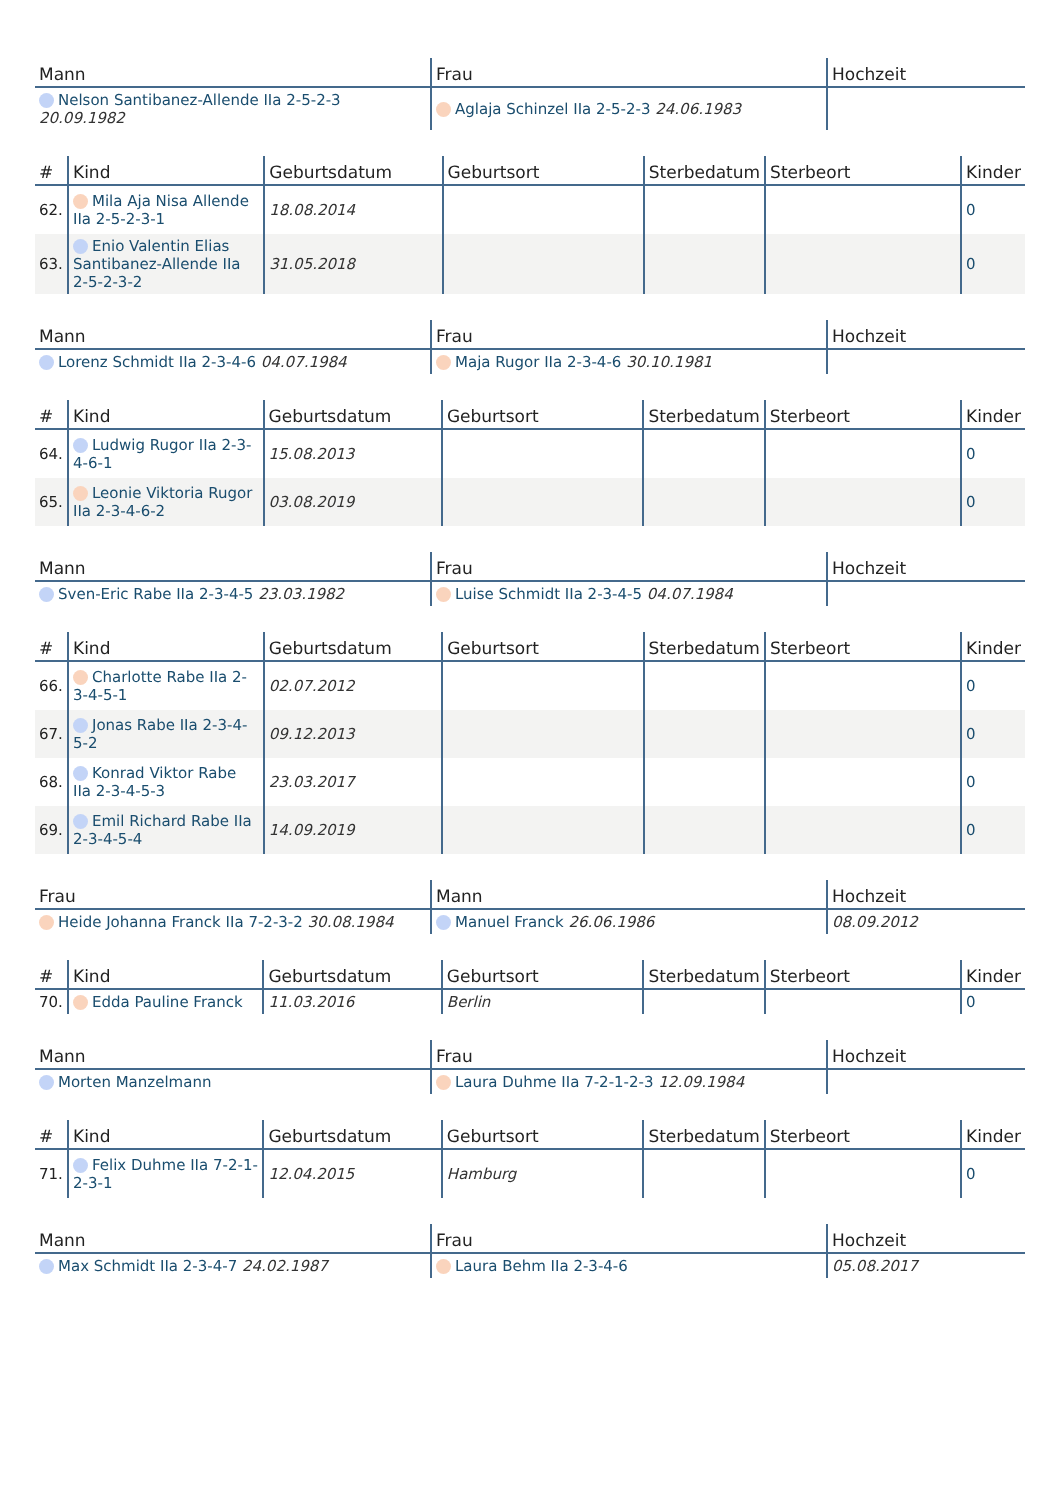| Mann | Frau | Hochzeit |
| --- | --- | --- |
| Nelson Santibanez-Allende IIa 2-5-2-3 20.09.1982 | Aglaja Schinzel IIa 2-5-2-3 24.06.1983 | |
| # | Kind | Geburtsdatum | Geburtsort | Sterbedatum | Sterbeort | Kinder |
| --- | --- | --- | --- | --- | --- | --- |
| 62. | Mila Aja Nisa Allende IIa 2-5-2-3-1 | 18.08.2014 | | | | 0 |
| 63. | Enio Valentin Elias Santibanez-Allende IIa 2-5-2-3-2 | 31.05.2018 | | | | 0 |
| Mann | Frau | Hochzeit |
| --- | --- | --- |
| Lorenz Schmidt IIa 2-3-4-6 04.07.1984 | Maja Rugor IIa 2-3-4-6 30.10.1981 | |
| # | Kind | Geburtsdatum | Geburtsort | Sterbedatum | Sterbeort | Kinder |
| --- | --- | --- | --- | --- | --- | --- |
| 64. | Ludwig Rugor IIa 2-3-4-6-1 | 15.08.2013 | | | | 0 |
| 65. | Leonie Viktoria Rugor IIa 2-3-4-6-2 | 03.08.2019 | | | | 0 |
| Mann | Frau | Hochzeit |
| --- | --- | --- |
| Sven-Eric Rabe IIa 2-3-4-5 23.03.1982 | Luise Schmidt IIa 2-3-4-5 04.07.1984 | |
| # | Kind | Geburtsdatum | Geburtsort | Sterbedatum | Sterbeort | Kinder |
| --- | --- | --- | --- | --- | --- | --- |
| 66. | Charlotte Rabe IIa 2-3-4-5-1 | 02.07.2012 | | | | 0 |
| 67. | Jonas Rabe IIa 2-3-4-5-2 | 09.12.2013 | | | | 0 |
| 68. | Konrad Viktor Rabe IIa 2-3-4-5-3 | 23.03.2017 | | | | 0 |
| 69. | Emil Richard Rabe IIa 2-3-4-5-4 | 14.09.2019 | | | | 0 |
| Frau | Mann | Hochzeit |
| --- | --- | --- |
| Heide Johanna Franck IIa 7-2-3-2 30.08.1984 | Manuel Franck 26.06.1986 | 08.09.2012 |
| # | Kind | Geburtsdatum | Geburtsort | Sterbedatum | Sterbeort | Kinder |
| --- | --- | --- | --- | --- | --- | --- |
| 70. | Edda Pauline Franck | 11.03.2016 | Berlin | | | 0 |
| Mann | Frau | Hochzeit |
| --- | --- | --- |
| Morten Manzelmann | Laura Duhme IIa 7-2-1-2-3 12.09.1984 | |
| # | Kind | Geburtsdatum | Geburtsort | Sterbedatum | Sterbeort | Kinder |
| --- | --- | --- | --- | --- | --- | --- |
| 71. | Felix Duhme IIa 7-2-1-2-3-1 | 12.04.2015 | Hamburg | | | 0 |
| Mann | Frau | Hochzeit |
| --- | --- | --- |
| Max Schmidt IIa 2-3-4-7 24.02.1987 | Laura Behm IIa 2-3-4-6 | 05.08.2017 |